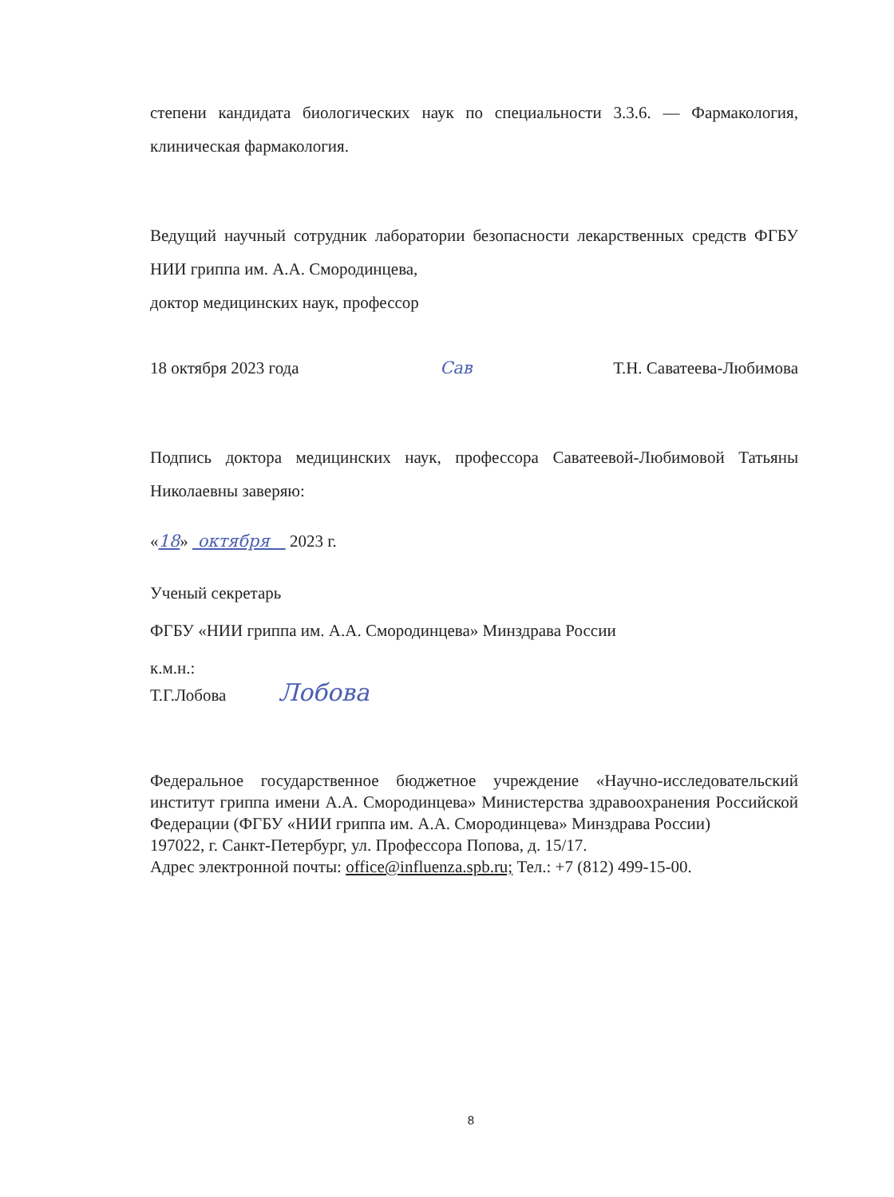степени кандидата биологических наук по специальности 3.3.6. — Фармакология, клиническая фармакология.
Ведущий научный сотрудник лаборатории безопасности лекарственных средств ФГБУ НИИ гриппа им. А.А. Смородинцева,
доктор медицинских наук, профессор
18 октября 2023 года Сав Т.Н. Саватеева-Любимова
Подпись доктора медицинских наук, профессора Саватеевой-Любимовой Татьяны Николаевны заверяю:
«18» октября 2023 г.
Ученый секретарь
ФГБУ «НИИ гриппа им. А.А. Смородинцева» Минздрава России
к.м.н.:
Т.Г.Лобова Лобова
Федеральное государственное бюджетное учреждение «Научно-исследовательский институт гриппа имени А.А. Смородинцева» Министерства здравоохранения Российской Федерации (ФГБУ «НИИ гриппа им. А.А. Смородинцева» Минздрава России)
197022, г. Санкт-Петербург, ул. Профессора Попова, д. 15/17.
Адрес электронной почты: office@influenza.spb.ru; Тел.: +7 (812) 499-15-00.
8